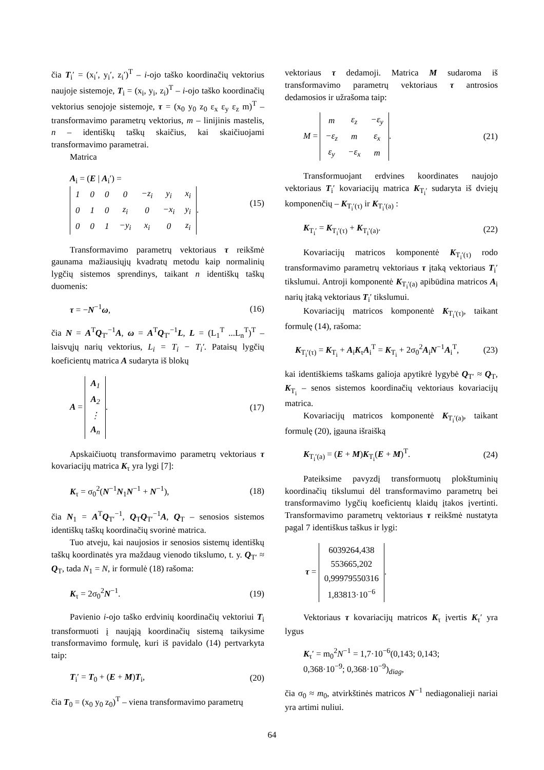čia T<sub>i</sub>′ = (x<sub>i</sub>′, y<sub>i</sub>′, z<sub>i</sub>′)<sup>T</sup> – i-ojo taško koordinačių vektorius naujoje sistemoje, T<sub>i</sub> = (x<sub>i</sub>, y<sub>i</sub>, z<sub>i</sub>)<sup>T</sup> – i-ojo taško koordinačių vektorius senojoje sistemoje, τ = (x<sub>0</sub> y<sub>0</sub> z<sub>0</sub> ε<sub>x</sub> ε<sub>y</sub> ε<sub>z</sub> m)<sup>T</sup> – transformavimo parametrų vektorius, m – linijinis mastelis, n – identiškų taškų skaičius, kai skaičiuojami transformavimo parametrai.
Matrica
A<sub>i</sub> = (E | A<sub>i</sub>′) =
| 1 | 0 | 0 | 0 | −z<sub>i</sub> | y<sub>i</sub> | x<sub>i</sub> |
| 0 | 1 | 0 | z<sub>i</sub> | 0 | −x<sub>i</sub> | y<sub>i</sub> |
| 0 | 0 | 1 | −y<sub>i</sub> | x<sub>i</sub> | 0 | z<sub>i</sub> |
. (15)
Transformavimo parametrų vektoriaus τ reikšmė gaunama mažiausiųjų kvadratų metodu kaip normalinių lygčių sistemos sprendinys, taikant n identiškų taškų duomenis:
τ = −N<sup>−1</sup>ω, (16)
čia N = A<sup>T</sup>Q<sub>T′</sub><sup>−1</sup>A, ω = A<sup>T</sup>Q<sub>T′</sub><sup>−1</sup>L, L = (L<sub>1</sub><sup>T</sup> ...L<sub>n</sub><sup>T</sup>)<sup>T</sup> – laisvųjų narių vektorius, L<sub>i</sub> = T<sub>i</sub> − T<sub>i</sub>′. Pataisų lygčių koeficientų matrica A sudaryta iš blokų
A =
| A<sub>1</sub> |
| A<sub>2</sub> |
| ⋮ |
| A<sub>n</sub> |
. (17)
Apskaičiuotų transformavimo parametrų vektoriaus τ kovariacijų matrica K<sub>τ</sub> yra lygi [7]:
K<sub>τ</sub> = σ<sub>0</sub><sup>2</sup>(N<sup>−1</sup>N<sub>1</sub>N<sup>−1</sup> + N<sup>−1</sup>), (18)
čia N<sub>1</sub> = A<sup>T</sup>Q<sub>T′</sub><sup>−1</sup>, Q<sub>T</sub>Q<sub>T′</sub><sup>−1</sup>A, Q<sub>T</sub> – senosios sistemos identiškų taškų koordinačių svorinė matrica.
Tuo atveju, kai naujosios ir senosios sistemų identiškų taškų koordinatės yra maždaug vienodo tikslumo, t. y. Q<sub>T′</sub> ≈ Q<sub>T</sub>, tada N<sub>1</sub> = N, ir formulė (18) rašoma:
K<sub>τ</sub> = 2σ<sub>0</sub><sup>2</sup>N<sup>−1</sup>. (19)
Pavienio i-ojo taško erdvinių koordinačių vektoriui T<sub>i</sub> transformuoti į naująją koordinačių sistemą taikysime transformavimo formulę, kuri iš pavidalo (14) pertvarkyta taip:
T<sub>i</sub>′ = T<sub>0</sub> + (E + M)T<sub>i</sub>, (20)
čia T<sub>0</sub> = (x<sub>0</sub> y<sub>0</sub> z<sub>0</sub>)<sup>T</sup> – viena transformavimo parametrų
vektoriaus τ dedamoji. Matrica M sudaroma iš transformavimo parametrų vektoriaus τ antrosios dedamosios ir užrašoma taip:
M =
| m | ε<sub>z</sub> | −ε<sub>y</sub> |
| −ε<sub>z</sub> | m | ε<sub>x</sub> |
| ε<sub>y</sub> | −ε<sub>x</sub> | m |
. (21)
Transformuojant erdvines koordinates naujojo vektoriaus T<sub>i</sub>′ kovariacijų matrica K<sub>T<sub>i</sub>′</sub> sudaryta iš dviejų komponenčių – K<sub>T<sub>i</sub>′(τ)</sub> ir K<sub>T<sub>i</sub>′(a)</sub> :
K<sub>T<sub>i</sub>′</sub> = K<sub>T<sub>i</sub>′(τ)</sub> + K<sub>T<sub>i</sub>′(a)</sub>. (22)
Kovariacijų matricos komponentė K<sub>T<sub>i</sub>′(τ)</sub> rodo transformavimo parametrų vektoriaus τ įtaką vektoriaus T<sub>i</sub>′ tikslumui. Antroji komponentė K<sub>T<sub>i</sub>′(a)</sub> apibūdina matricos A<sub>i</sub> narių įtaką vektoriaus T<sub>i</sub>′ tikslumui.
Kovariacijų matricos komponentė K<sub>T<sub>i</sub>′(τ)</sub>, taikant formulę (14), rašoma:
K<sub>T<sub>i</sub>′(τ)</sub> = K<sub>T<sub>i</sub></sub> + A<sub>i</sub>K<sub>τ</sub>A<sub>i</sub><sup>T</sup> = K<sub>T<sub>i</sub></sub> + 2σ<sub>0</sub><sup>2</sup>A<sub>i</sub>N<sup>−1</sup>A<sub>i</sub><sup>T</sup>, (23)
kai identiškiems taškams galioja apytikrė lygybė Q<sub>T′</sub> ≈ Q<sub>T</sub>, K<sub>T<sub>i</sub></sub> – senos sistemos koordinačių vektoriaus kovariacijų matrica.
Kovariacijų matricos komponentė K<sub>T<sub>i</sub>′(a)</sub>, taikant formulę (20), įgauna išraišką
K<sub>T<sub>i</sub>′(a)</sub> = (E + M)K<sub>T<sub>i</sub></sub>(E + M)<sup>T</sup>. (24)
Pateiksime pavyzdį transformuotų plokštuminių koordinačių tikslumui dėl transformavimo parametrų bei transformavimo lygčių koeficientų klaidų įtakos įvertinti. Transformavimo parametrų vektoriaus τ reikšmė nustatyta pagal 7 identiškus taškus ir lygi:
τ =
| 6039264,438 |
| 553665,202 |
| 0,99979550316 |
| 1,83813·10<sup>−6</sup> |
.
Vektoriaus τ kovariacijų matricos K<sub>τ</sub> įvertis K<sub>τ</sub>′ yra lygus
K<sub>τ</sub>′ = m<sub>0</sub><sup>2</sup>N<sup>−1</sup> = 1,7·10<sup>−6</sup>(0,143; 0,143;
0,368·10<sup>−9</sup>; 0,368·10<sup>−9</sup>)<sub>diag</sub>,
čia σ<sub>0</sub> ≈ m<sub>0</sub>, atvirkštinės matricos N<sup>−1</sup> nediagonalieji nariai yra artimi nuliui.
64